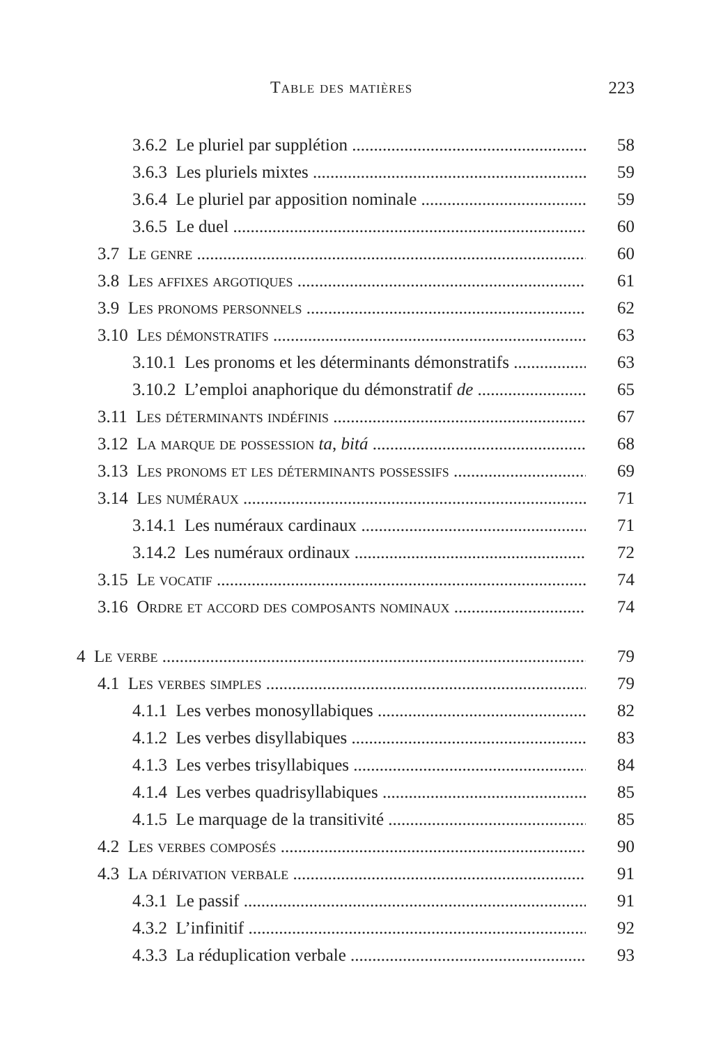Table des matières 223
3.6.2 Le pluriel par supplétion 58
3.6.3 Les pluriels mixtes 59
3.6.4 Le pluriel par apposition nominale 59
3.6.5 Le duel 60
3.7 Le genre 60
3.8 Les affixes argotiques 61
3.9 Les pronoms personnels 62
3.10 Les démonstratifs 63
3.10.1 Les pronoms et les déterminants démonstratifs 63
3.10.2 L’emploi anaphorique du démonstratif de 65
3.11 Les déterminants indéfinis 67
3.12 La marque de possession ta, bitá 68
3.13 Les pronoms et les déterminants possessifs 69
3.14 Les numéraux 71
3.14.1 Les numéraux cardinaux 71
3.14.2 Les numéraux ordinaux 72
3.15 Le vocatif 74
3.16 Ordre et accord des composants nominaux 74
4 Le verbe 79
4.1 Les verbes simples 79
4.1.1 Les verbes monosyllabiques 82
4.1.2 Les verbes disyllabiques 83
4.1.3 Les verbes trisyllabiques 84
4.1.4 Les verbes quadrisyllabiques 85
4.1.5 Le marquage de la transitivité 85
4.2 Les verbes composés 90
4.3 La dérivation verbale 91
4.3.1 Le passif 91
4.3.2 L’infinitif 92
4.3.3 La réduplication verbale 93